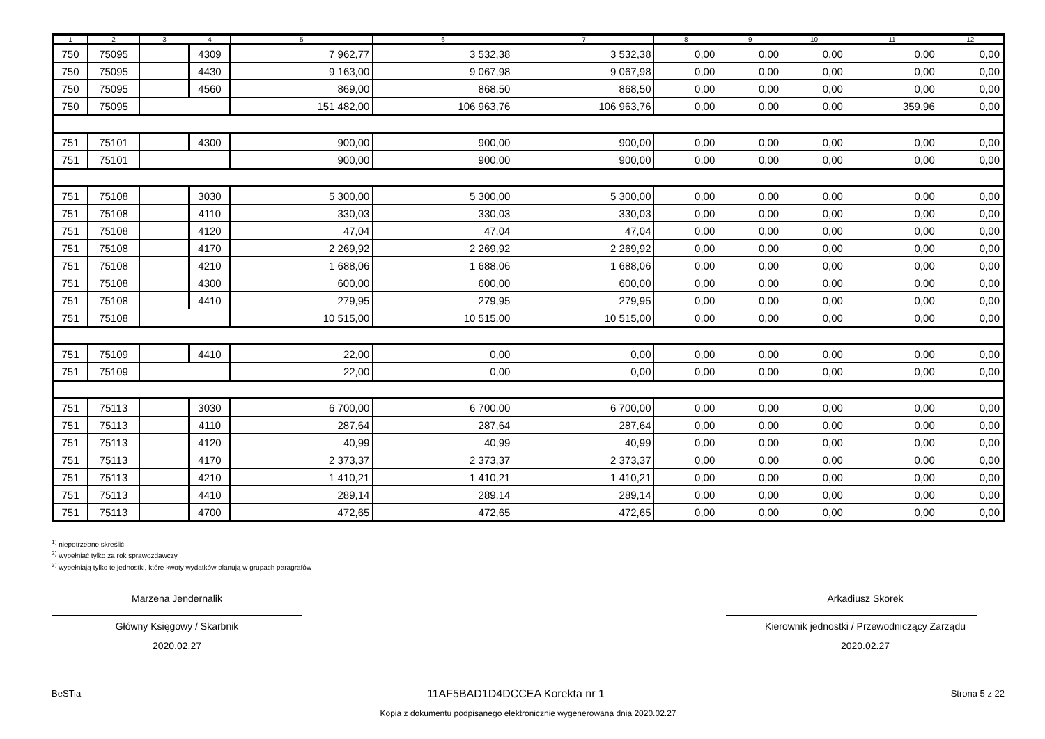| 1 | 2 | 3 | 4 | 5 | 6 | 7 | 8 | 9 | 10 | 11 | 12 |
| --- | --- | --- | --- | --- | --- | --- | --- | --- | --- | --- | --- |
| 750 | 75095 | | 4309 | 7 962,77 | 3 532,38 | 3 532,38 | 0,00 | 0,00 | 0,00 | 0,00 | 0,00 |
| 750 | 75095 | | 4430 | 9 163,00 | 9 067,98 | 9 067,98 | 0,00 | 0,00 | 0,00 | 0,00 | 0,00 |
| 750 | 75095 | | 4560 | 869,00 | 868,50 | 868,50 | 0,00 | 0,00 | 0,00 | 0,00 | 0,00 |
| 750 | 75095 | | | 151 482,00 | 106 963,76 | 106 963,76 | 0,00 | 0,00 | 0,00 | 359,96 | 0,00 |
| 751 | 75101 | | 4300 | 900,00 | 900,00 | 900,00 | 0,00 | 0,00 | 0,00 | 0,00 | 0,00 |
| 751 | 75101 | | | 900,00 | 900,00 | 900,00 | 0,00 | 0,00 | 0,00 | 0,00 | 0,00 |
| 751 | 75108 | | 3030 | 5 300,00 | 5 300,00 | 5 300,00 | 0,00 | 0,00 | 0,00 | 0,00 | 0,00 |
| 751 | 75108 | | 4110 | 330,03 | 330,03 | 330,03 | 0,00 | 0,00 | 0,00 | 0,00 | 0,00 |
| 751 | 75108 | | 4120 | 47,04 | 47,04 | 47,04 | 0,00 | 0,00 | 0,00 | 0,00 | 0,00 |
| 751 | 75108 | | 4170 | 2 269,92 | 2 269,92 | 2 269,92 | 0,00 | 0,00 | 0,00 | 0,00 | 0,00 |
| 751 | 75108 | | 4210 | 1 688,06 | 1 688,06 | 1 688,06 | 0,00 | 0,00 | 0,00 | 0,00 | 0,00 |
| 751 | 75108 | | 4300 | 600,00 | 600,00 | 600,00 | 0,00 | 0,00 | 0,00 | 0,00 | 0,00 |
| 751 | 75108 | | 4410 | 279,95 | 279,95 | 279,95 | 0,00 | 0,00 | 0,00 | 0,00 | 0,00 |
| 751 | 75108 | | | 10 515,00 | 10 515,00 | 10 515,00 | 0,00 | 0,00 | 0,00 | 0,00 | 0,00 |
| 751 | 75109 | | 4410 | 22,00 | 0,00 | 0,00 | 0,00 | 0,00 | 0,00 | 0,00 | 0,00 |
| 751 | 75109 | | | 22,00 | 0,00 | 0,00 | 0,00 | 0,00 | 0,00 | 0,00 | 0,00 |
| 751 | 75113 | | 3030 | 6 700,00 | 6 700,00 | 6 700,00 | 0,00 | 0,00 | 0,00 | 0,00 | 0,00 |
| 751 | 75113 | | 4110 | 287,64 | 287,64 | 287,64 | 0,00 | 0,00 | 0,00 | 0,00 | 0,00 |
| 751 | 75113 | | 4120 | 40,99 | 40,99 | 40,99 | 0,00 | 0,00 | 0,00 | 0,00 | 0,00 |
| 751 | 75113 | | 4170 | 2 373,37 | 2 373,37 | 2 373,37 | 0,00 | 0,00 | 0,00 | 0,00 | 0,00 |
| 751 | 75113 | | 4210 | 1 410,21 | 1 410,21 | 1 410,21 | 0,00 | 0,00 | 0,00 | 0,00 | 0,00 |
| 751 | 75113 | | 4410 | 289,14 | 289,14 | 289,14 | 0,00 | 0,00 | 0,00 | 0,00 | 0,00 |
| 751 | 75113 | | 4700 | 472,65 | 472,65 | 472,65 | 0,00 | 0,00 | 0,00 | 0,00 | 0,00 |
<sup>1)</sup> niepotrzebne skreślić
<sup>2)</sup> wypełniać tylko za rok sprawozdawczy
<sup>3)</sup> wypełniają tylko te jednostki, które kwoty wydatków planują w grupach paragrafów
Marzena Jendernalik
Główny Księgowy / Skarbnik
2020.02.27
Arkadiusz Skorek
Kierownik jednostki / Przewodniczący Zarządu
2020.02.27
BeSTia 11AF5BAD1D4DCCEA Korekta nr 1 Strona 5 z 22
Kopia z dokumentu podpisanego elektronicznie wygenerowana dnia 2020.02.27